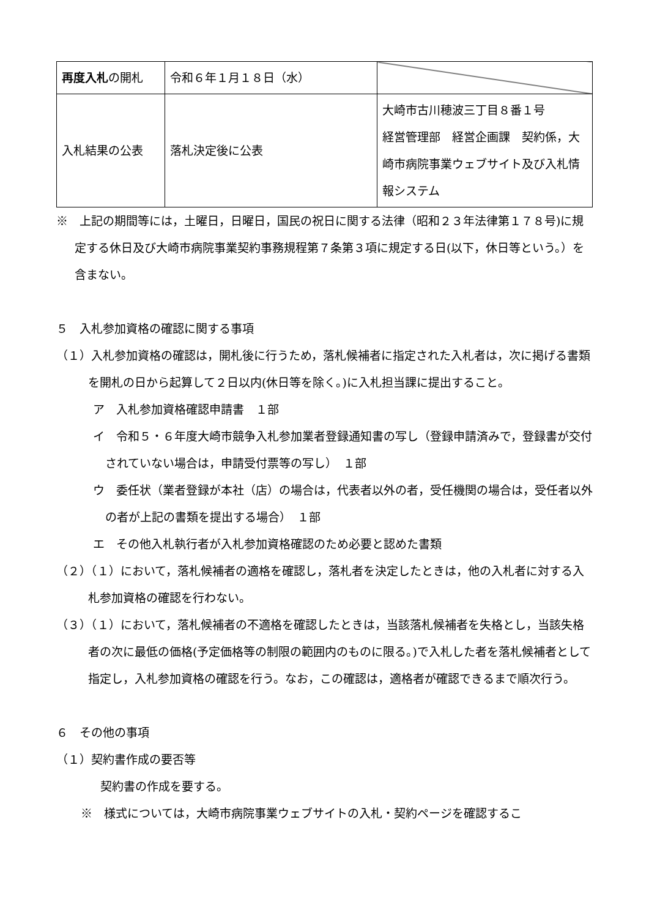| 再度入札 の開札 | 令和６年１月１８日（水） | |
| 入札結果の公表 | 落札決定後に公表 | 大崎市古川穂波三丁目８番１号 経営管理部 経営企画課 契約係，大崎市病院事業ウェブサイト及び入札情報システム |
※　上記の期間等には，土曜日，日曜日，国民の祝日に関する法律（昭和２３年法律第１７８号)に規定する休日及び大崎市病院事業契約事務規程第７条第３項に規定する日(以下，休日等という。）を含まない。
５　入札参加資格の確認に関する事項
（１）入札参加資格の確認は，開札後に行うため，落札候補者に指定された入札者は，次に掲げる書類を開札の日から起算して２日以内(休日等を除く。)に入札担当課に提出すること。
ア　入札参加資格確認申請書　１部
イ　令和５・６年度大崎市競争入札参加業者登録通知書の写し（登録申請済みで，登録書が交付されていない場合は，申請受付票等の写し）　１部
ウ　委任状（業者登録が本社（店）の場合は，代表者以外の者，受任機関の場合は，受任者以外の者が上記の書類を提出する場合）　１部
エ　その他入札執行者が入札参加資格確認のため必要と認めた書類
（２）（１）において，落札候補者の適格を確認し，落札者を決定したときは，他の入札者に対する入札参加資格の確認を行わない。
（３）（１）において，落札候補者の不適格を確認したときは，当該落札候補者を失格とし，当該失格者の次に最低の価格(予定価格等の制限の範囲内のものに限る。)で入札した者を落札候補者として指定し，入札参加資格の確認を行う。なお，この確認は，適格者が確認できるまで順次行う。
６　その他の事項
（１）契約書作成の要否等
契約書の作成を要する。
※　様式については，大崎市病院事業ウェブサイトの入札・契約ページを確認するこ